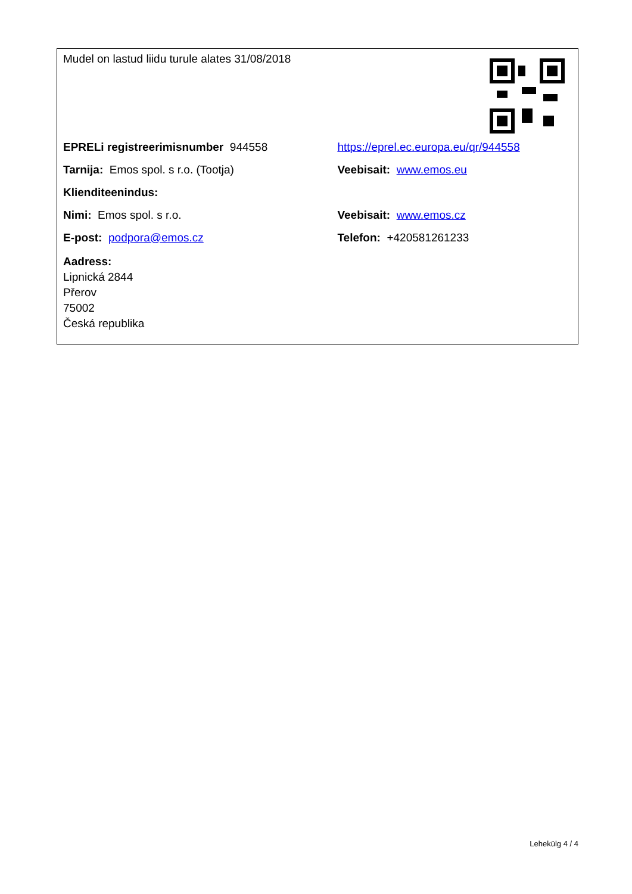| Mudel on lastud liidu turule alates 31/08/2018 | |
| EPRELi registreerimisnumber 944558 | https://eprel.ec.europa.eu/qr/944558 |
| Tarnija: Emos spol. s r.o. (Tootja) | Veebisait: www.emos.eu |
| Klienditeenindus: | |
| Nimi: Emos spol. s r.o. | Veebisait: www.emos.cz |
| E-post: podpora@emos.cz | Telefon: +420581261233 |
| Aadress: Lipnická 2844 Přerov 75002 Česká republika | |
Lehekülg 4 / 4